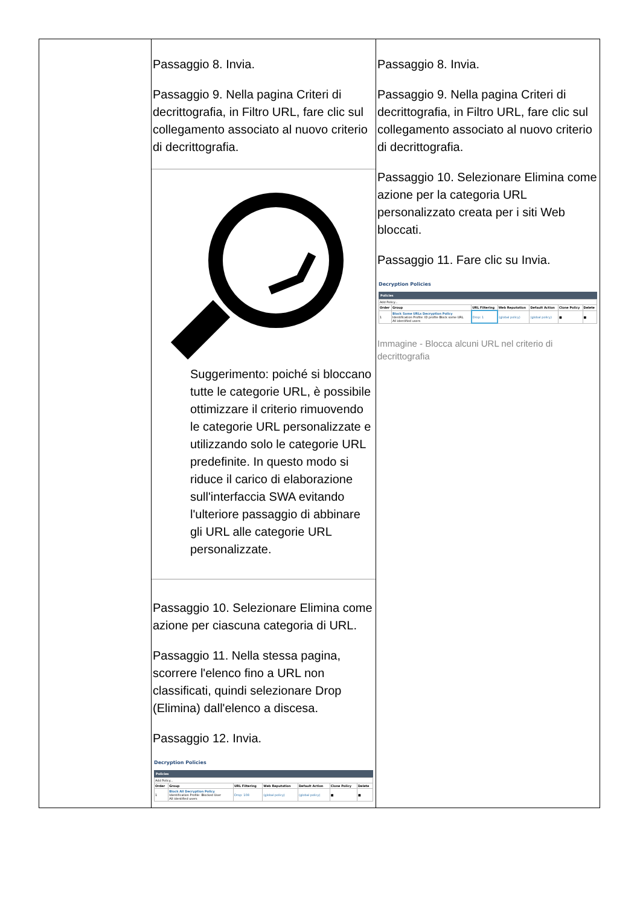| | Passaggio 8. Invia. Passaggio 9. Nella pagina Criteri di decrittografia, in Filtro URL, fare clic sul collegamento associato al nuovo criterio di decrittografia. Suggerimento: poiché si bloccano tutte le categorie URL, è possibile ottimizzare il criterio rimuovendo le categorie URL personalizzate e utilizzando solo le categorie URL predefinite. In questo modo si riduce il carico di elaborazione sull'interfaccia SWA evitando l'ulteriore passaggio di abbinare gli URL alle categorie URL personalizzate. Passaggio 10. Selezionare Elimina come azione per ciascuna categoria di URL. Passaggio 11. Nella stessa pagina, scorrere l'elenco fino a URL non classificati, quindi selezionare Drop (Elimina) dall'elenco a discesa. Passaggio 12. Invia. Decryption Policies Policies / Add Policy... / / / / / / / / Order / Group / URL Filtering / Web Reputation / Default Action / Clone Policy / Delete / / 1 / Block All Decryption Policy Identification Profile: Blocked User All identified users / Drop: 108 / (global policy) / (global policy) / ■ / ■ / | Passaggio 8. Invia. Passaggio 9. Nella pagina Criteri di decrittografia, in Filtro URL, fare clic sul collegamento associato al nuovo criterio di decrittografia. Passaggio 10. Selezionare Elimina come azione per la categoria URL personalizzato creata per i siti Web bloccati. Passaggio 11. Fare clic su Invia. Decryption Policies Policies / Add Policy... / / / / / / / / Order / Group / URL Filtering / Web Reputation / Default Action / Clone Policy / Delete / / 1 / Block Some URLs Decryption Policy Identification Profile: ID profile Block some URL All identified users / Drop: 1 / (global policy) / (global policy) / ■ / ■ / Immagine - Blocca alcuni URL nel criterio di decrittografia |